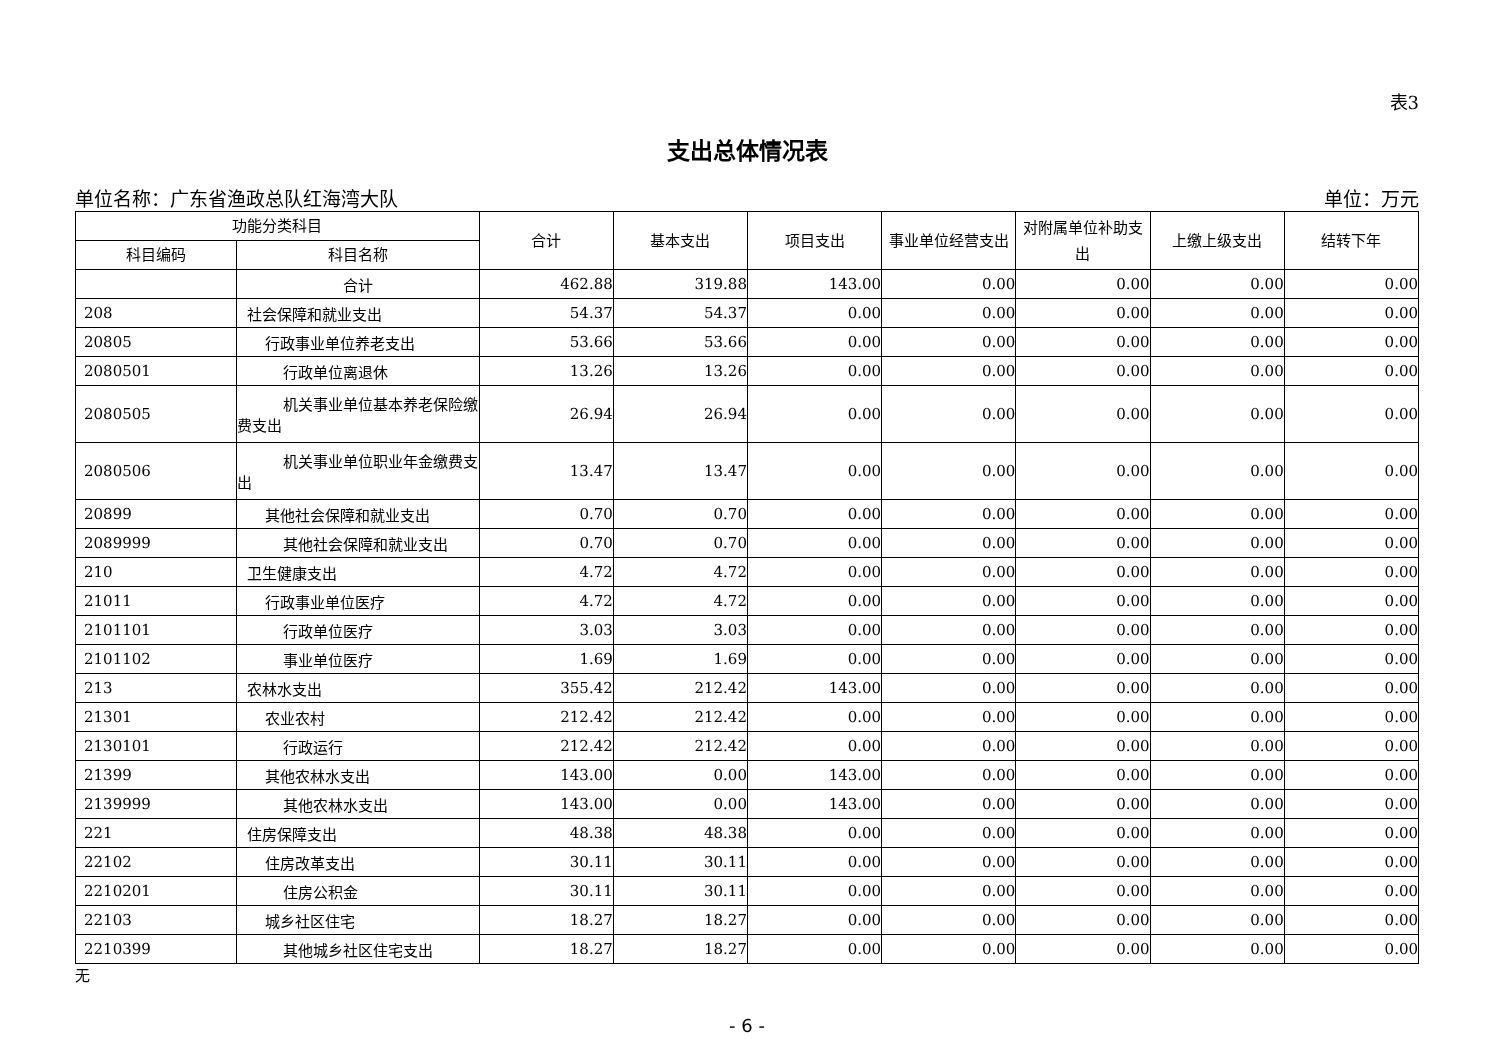表3
支出总体情况表
单位名称：广东省渔政总队红海湾大队 单位：万元
| 功能分类科目 | | 合计 | 基本支出 | 项目支出 | 事业单位经营支出 | 对附属单位补助支出 | 上缴上级支出 | 结转下年 |
| --- | --- | --- | --- | --- | --- | --- | --- | --- |
| 科目编码 | 科目名称 | | | | | | | |
| | 合计 | 462.88 | 319.88 | 143.00 | 0.00 | 0.00 | 0.00 | 0.00 |
| 208 | 社会保障和就业支出 | 54.37 | 54.37 | 0.00 | 0.00 | 0.00 | 0.00 | 0.00 |
| 20805 | 行政事业单位养老支出 | 53.66 | 53.66 | 0.00 | 0.00 | 0.00 | 0.00 | 0.00 |
| 2080501 | 行政单位离退休 | 13.26 | 13.26 | 0.00 | 0.00 | 0.00 | 0.00 | 0.00 |
| 2080505 | 机关事业单位基本养老保险缴费支出 | 26.94 | 26.94 | 0.00 | 0.00 | 0.00 | 0.00 | 0.00 |
| 2080506 | 机关事业单位职业年金缴费支出 | 13.47 | 13.47 | 0.00 | 0.00 | 0.00 | 0.00 | 0.00 |
| 20899 | 其他社会保障和就业支出 | 0.70 | 0.70 | 0.00 | 0.00 | 0.00 | 0.00 | 0.00 |
| 2089999 | 其他社会保障和就业支出 | 0.70 | 0.70 | 0.00 | 0.00 | 0.00 | 0.00 | 0.00 |
| 210 | 卫生健康支出 | 4.72 | 4.72 | 0.00 | 0.00 | 0.00 | 0.00 | 0.00 |
| 21011 | 行政事业单位医疗 | 4.72 | 4.72 | 0.00 | 0.00 | 0.00 | 0.00 | 0.00 |
| 2101101 | 行政单位医疗 | 3.03 | 3.03 | 0.00 | 0.00 | 0.00 | 0.00 | 0.00 |
| 2101102 | 事业单位医疗 | 1.69 | 1.69 | 0.00 | 0.00 | 0.00 | 0.00 | 0.00 |
| 213 | 农林水支出 | 355.42 | 212.42 | 143.00 | 0.00 | 0.00 | 0.00 | 0.00 |
| 21301 | 农业农村 | 212.42 | 212.42 | 0.00 | 0.00 | 0.00 | 0.00 | 0.00 |
| 2130101 | 行政运行 | 212.42 | 212.42 | 0.00 | 0.00 | 0.00 | 0.00 | 0.00 |
| 21399 | 其他农林水支出 | 143.00 | 0.00 | 143.00 | 0.00 | 0.00 | 0.00 | 0.00 |
| 2139999 | 其他农林水支出 | 143.00 | 0.00 | 143.00 | 0.00 | 0.00 | 0.00 | 0.00 |
| 221 | 住房保障支出 | 48.38 | 48.38 | 0.00 | 0.00 | 0.00 | 0.00 | 0.00 |
| 22102 | 住房改革支出 | 30.11 | 30.11 | 0.00 | 0.00 | 0.00 | 0.00 | 0.00 |
| 2210201 | 住房公积金 | 30.11 | 30.11 | 0.00 | 0.00 | 0.00 | 0.00 | 0.00 |
| 22103 | 城乡社区住宅 | 18.27 | 18.27 | 0.00 | 0.00 | 0.00 | 0.00 | 0.00 |
| 2210399 | 其他城乡社区住宅支出 | 18.27 | 18.27 | 0.00 | 0.00 | 0.00 | 0.00 | 0.00 |
无
- 6 -